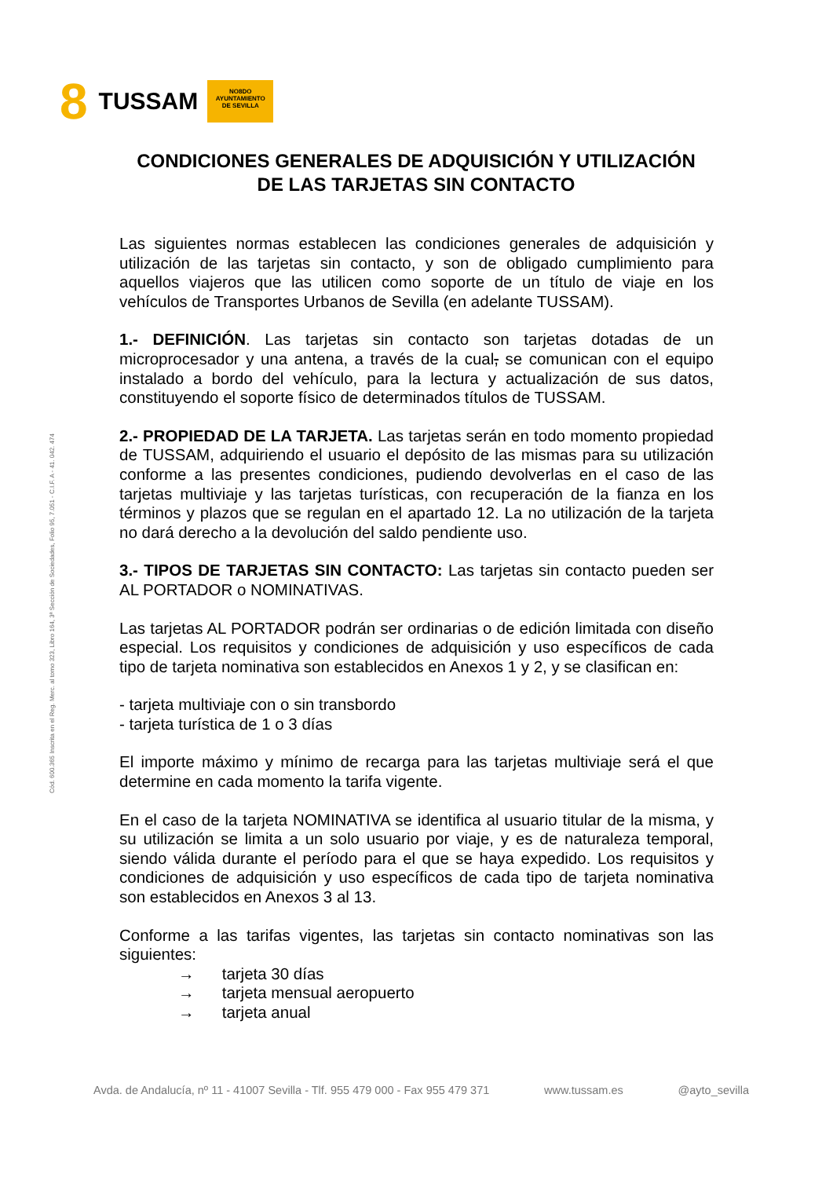8 TUSSAM
NO8DO
AYUNTAMIENTO
DE SEVILLA
Cód. 600.365 Inscrita en el Reg. Merc. al tomo 323, Libro 164, 3ª Sección de Sociedades, Folio 95, 7.051 - C.I.F. A - 41. 042. 474
CONDICIONES GENERALES DE ADQUISICIÓN Y UTILIZACIÓN
DE LAS TARJETAS SIN CONTACTO
Las siguientes normas establecen las condiciones generales de adquisición y utilización de las tarjetas sin contacto, y son de obligado cumplimiento para aquellos viajeros que las utilicen como soporte de un título de viaje en los vehículos de Transportes Urbanos de Sevilla (en adelante TUSSAM).
1.- DEFINICIÓN. Las tarjetas sin contacto son tarjetas dotadas de un microprocesador y una antena, a través de la cual, se comunican con el equipo instalado a bordo del vehículo, para la lectura y actualización de sus datos, constituyendo el soporte físico de determinados títulos de TUSSAM.
2.- PROPIEDAD DE LA TARJETA. Las tarjetas serán en todo momento propiedad de TUSSAM, adquiriendo el usuario el depósito de las mismas para su utilización conforme a las presentes condiciones, pudiendo devolverlas en el caso de las tarjetas multiviaje y las tarjetas turísticas, con recuperación de la fianza en los términos y plazos que se regulan en el apartado 12. La no utilización de la tarjeta no dará derecho a la devolución del saldo pendiente uso.
3.- TIPOS DE TARJETAS SIN CONTACTO: Las tarjetas sin contacto pueden ser AL PORTADOR o NOMINATIVAS.
Las tarjetas AL PORTADOR podrán ser ordinarias o de edición limitada con diseño especial. Los requisitos y condiciones de adquisición y uso específicos de cada tipo de tarjeta nominativa son establecidos en Anexos 1 y 2, y se clasifican en:
- tarjeta multiviaje con o sin transbordo
- tarjeta turística de 1 o 3 días
El importe máximo y mínimo de recarga para las tarjetas multiviaje será el que determine en cada momento la tarifa vigente.
En el caso de la tarjeta NOMINATIVA se identifica al usuario titular de la misma, y su utilización se limita a un solo usuario por viaje, y es de naturaleza temporal, siendo válida durante el período para el que se haya expedido. Los requisitos y condiciones de adquisición y uso específicos de cada tipo de tarjeta nominativa son establecidos en Anexos 3 al 13.
Conforme a las tarifas vigentes, las tarjetas sin contacto nominativas son las siguientes:
→ tarjeta 30 días
→ tarjeta mensual aeropuerto
→ tarjeta anual
Avda. de Andalucía, nº 11 - 41007 Sevilla - Tlf. 955 479 000 - Fax 955 479 371 www.tussam.es @ayto_sevilla